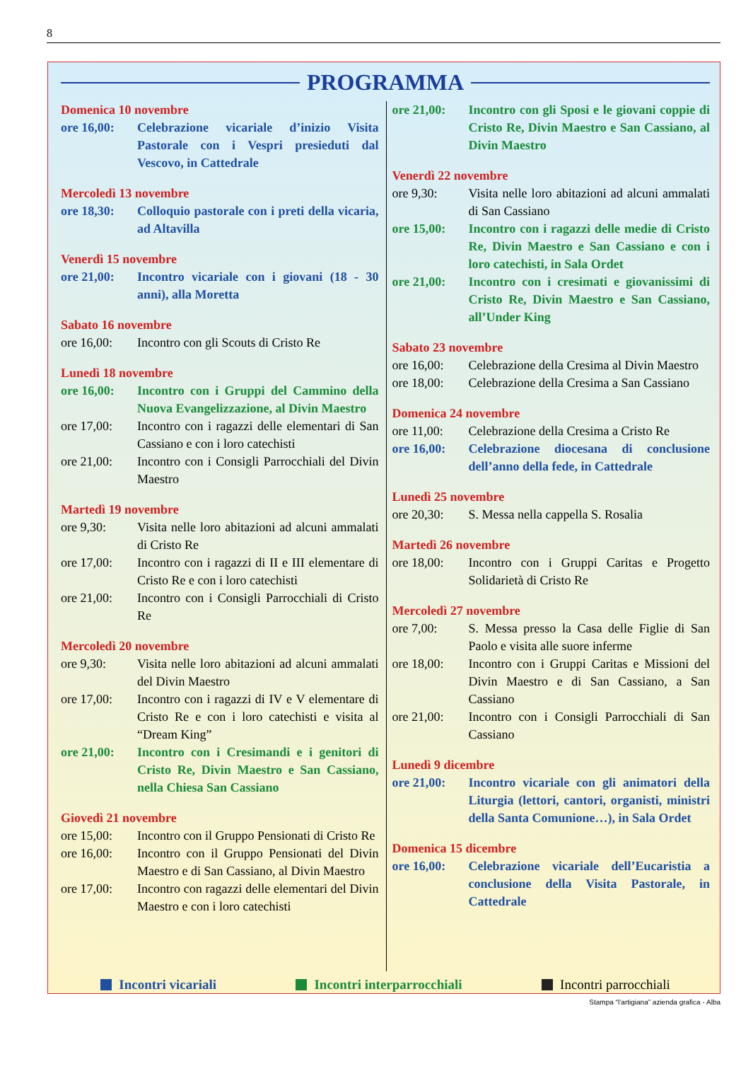8
PROGRAMMA
Domenica 10 novembre
ore 16,00: Celebrazione vicariale d’inizio Visita Pastorale con i Vespri presieduti dal Vescovo, in Cattedrale
Mercoledì 13 novembre
ore 18,30: Colloquio pastorale con i preti della vicaria, ad Altavilla
Venerdì 15 novembre
ore 21,00: Incontro vicariale con i giovani (18 - 30 anni), alla Moretta
Sabato 16 novembre
ore 16,00: Incontro con gli Scouts di Cristo Re
Lunedì 18 novembre
ore 16,00: Incontro con i Gruppi del Cammino della Nuova Evangelizzazione, al Divin Maestro
ore 17,00: Incontro con i ragazzi delle elementari di San Cassiano e con i loro catechisti
ore 21,00: Incontro con i Consigli Parrocchiali del Divin Maestro
Martedì 19 novembre
ore 9,30: Visita nelle loro abitazioni ad alcuni ammalati di Cristo Re
ore 17,00: Incontro con i ragazzi di II e III elementare di Cristo Re e con i loro catechisti
ore 21,00: Incontro con i Consigli Parrocchiali di Cristo Re
Mercoledì 20 novembre
ore 9,30: Visita nelle loro abitazioni ad alcuni ammalati del Divin Maestro
ore 17,00: Incontro con i ragazzi di IV e V elementare di Cristo Re e con i loro catechisti e visita al “Dream King”
ore 21,00: Incontro con i Cresimandi e i genitori di Cristo Re, Divin Maestro e San Cassiano, nella Chiesa San Cassiano
Giovedì 21 novembre
ore 15,00: Incontro con il Gruppo Pensionati di Cristo Re
ore 16,00: Incontro con il Gruppo Pensionati del Divin Maestro e di San Cassiano, al Divin Maestro
ore 17,00: Incontro con ragazzi delle elementari del Divin Maestro e con i loro catechisti
ore 21,00: Incontro con gli Sposi e le giovani coppie di Cristo Re, Divin Maestro e San Cassiano, al Divin Maestro
Venerdì 22 novembre
ore 9,30: Visita nelle loro abitazioni ad alcuni ammalati di San Cassiano
ore 15,00: Incontro con i ragazzi delle medie di Cristo Re, Divin Maestro e San Cassiano e con i loro catechisti, in Sala Ordet
ore 21,00: Incontro con i cresimati e giovanissimi di Cristo Re, Divin Maestro e San Cassiano, all’Under King
Sabato 23 novembre
ore 16,00: Celebrazione della Cresima al Divin Maestro
ore 18,00: Celebrazione della Cresima a San Cassiano
Domenica 24 novembre
ore 11,00: Celebrazione della Cresima a Cristo Re
ore 16,00: Celebrazione diocesana di conclusione dell’anno della fede, in Cattedrale
Lunedì 25 novembre
ore 20,30: S. Messa nella cappella S. Rosalia
Martedì 26 novembre
ore 18,00: Incontro con i Gruppi Caritas e Progetto Solidarietà di Cristo Re
Mercoledì 27 novembre
ore 7,00: S. Messa presso la Casa delle Figlie di San Paolo e visita alle suore inferme
ore 18,00: Incontro con i Gruppi Caritas e Missioni del Divin Maestro e di San Cassiano, a San Cassiano
ore 21,00: Incontro con i Consigli Parrocchiali di San Cassiano
Lunedì 9 dicembre
ore 21,00: Incontro vicariale con gli animatori della Liturgia (lettori, cantori, organisti, ministri della Santa Comunione…), in Sala Ordet
Domenica 15 dicembre
ore 16,00: Celebrazione vicariale dell’Eucaristia a conclusione della Visita Pastorale, in Cattedrale
Incontri vicariali Incontri interparrocchiali Incontri parrocchiali
Stampa “l’artigiana” azienda grafica - Alba